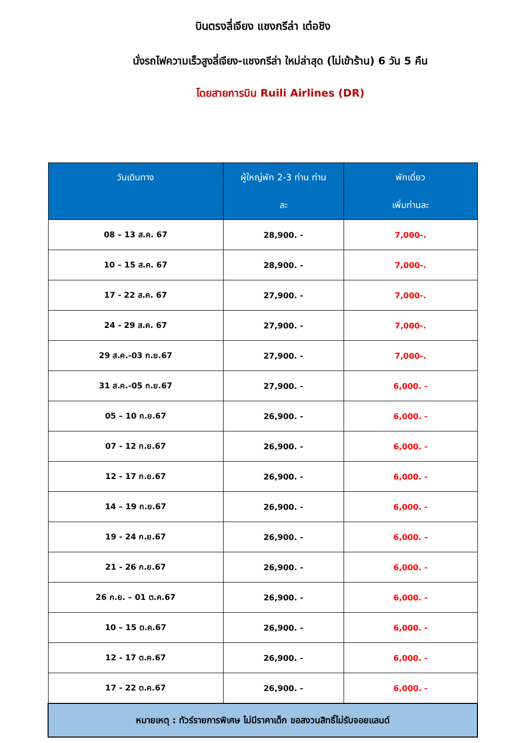บินตรงลี่เจียง แชงกรีล่า เต๋อชิง
นั่งรถไฟความเร็วสูงลี่เจียง-แชงกรีล่า ใหม่ล่าสุด (ไม่เข้าร้าน) 6 วัน 5 คืน
โดยสายการบิน Ruili Airlines (DR)
| วันเดินทาง | ผู้ใหญ่พัก 2-3 ท่าน ท่าน ละ | พักเดี่ยว เพิ่มท่านละ |
| --- | --- | --- |
| 08 – 13 ส.ค. 67 | 28,900. - | 7,000-. |
| 10 – 15 ส.ค. 67 | 28,900. - | 7,000-. |
| 17 - 22 ส.ค. 67 | 27,900. - | 7,000-. |
| 24 - 29 ส.ค. 67 | 27,900. - | 7,000-. |
| 29 ส.ค.-03 ก.ย.67 | 27,900. - | 7,000-. |
| 31 ส.ค.-05 ก.ย.67 | 27,900. - | 6,000. - |
| 05 – 10 ก.ย.67 | 26,900. - | 6,000. - |
| 07 - 12 ก.ย.67 | 26,900. - | 6,000. - |
| 12 - 17 ก.ย.67 | 26,900. - | 6,000. - |
| 14 – 19 ก.ย.67 | 26,900. - | 6,000. - |
| 19 - 24 ก.ย.67 | 26,900. - | 6,000. - |
| 21 - 26 ก.ย.67 | 26,900. - | 6,000. - |
| 26 ก.ย. – 01 ต.ค.67 | 26,900. - | 6,000. - |
| 10 – 15 ต.ค.67 | 26,900. - | 6,000. - |
| 12 - 17 ต.ค.67 | 26,900. - | 6,000. - |
| 17 - 22 ต.ค.67 | 26,900. - | 6,000. - |
| หมายเหตุ : ทัวร์รายการพิเศษ ไม่มีราคาเด็ก ขอสงวนสิทธิ์ไม่รับจอยแลนด์ | | |